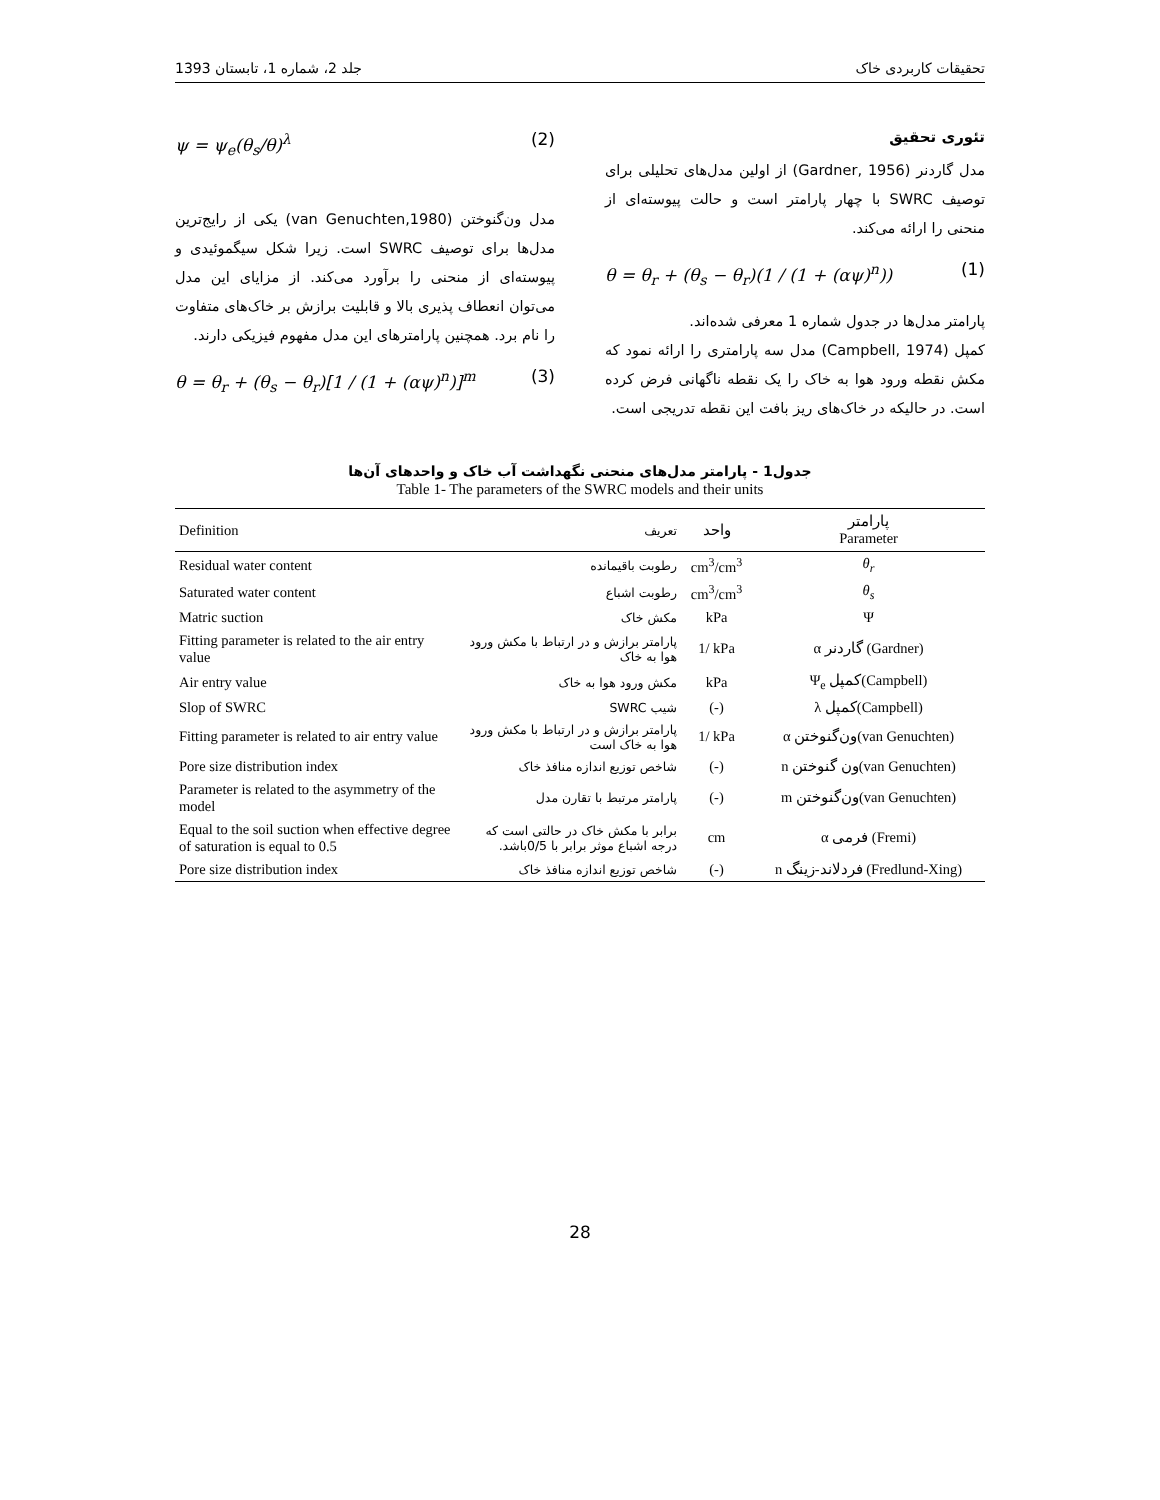جلد 2، شماره 1، تابستان 1393 تحقیقات کاربردی خاک
تئوری تحقیق
مدل گاردنر (Gardner, 1956) از اولین مدل‌های تحلیلی برای توصیف SWRC با چهار پارامتر است و حالت پیوسته‌ای از منحنی را ارائه می‌کند.
θ = θ<sub>r</sub> + (θ<sub>s</sub> − θ<sub>r</sub>)(1 / (1 + (αψ)<sup>n</sup>)) (1)
پارامتر مدل‌ها در جدول شماره 1 معرفی شده‌اند.
کمپل (Campbell, 1974) مدل سه پارامتری را ارائه نمود که مکش نقطه ورود هوا به خاک را یک نقطه ناگهانی فرض کرده است. در حالیکه در خاک‌های ریز بافت این نقطه تدریجی است.
ψ = ψ<sub>e</sub>(θ<sub>s</sub>/θ)<sup>λ</sup> (2)
مدل ون‌گنوختن (van Genuchten,1980) یکی از رایج‌ترین مدل‌ها برای توصیف SWRC است. زیرا شکل سیگموئیدی و پیوسته‌ای از منحنی را برآورد می‌کند. از مزایای این مدل می‌توان انعطاف پذیری بالا و قابلیت برازش بر خاک‌های متفاوت را نام برد. همچنین پارامترهای این مدل مفهوم فیزیکی دارند.
θ = θ<sub>r</sub> + (θ<sub>s</sub> − θ<sub>r</sub>)[1 / (1 + (αψ)<sup>n</sup>)]<sup>m</sup> (3)
جدول1 - پارامتر مدل‌های منحنی نگهداشت آب خاک و واحدهای آن‌ها
Table 1- The parameters of the SWRC models and their units
| Definition | تعریف | واحد | پارامتر Parameter |
| --- | --- | --- | --- |
| Residual water content | رطوبت باقیمانده | cm<sup>3</sup>/cm<sup>3</sup> | θ<sub>r</sub> |
| Saturated water content | رطوبت اشباع | cm<sup>3</sup>/cm<sup>3</sup> | θ<sub>s</sub> |
| Matric suction | مکش خاک | kPa | Ψ |
| Fitting parameter is related to the air entry value | پارامتر برازش و در ارتباط با مکش ورود هوا به خاک | 1/ kPa | α گاردنر (Gardner) |
| Air entry value | مکش ورود هوا به خاک | kPa | Ψ<sub>e</sub> کمپل(Campbell) |
| Slop of SWRC | شیب SWRC | (-) | λ کمپل(Campbell) |
| Fitting parameter is related to air entry value | پارامتر برازش و در ارتباط با مکش ورود هوا به خاک است | 1/ kPa | α ون‌گنوختن(van Genuchten) |
| Pore size distribution index | شاخص توزیع اندازه منافذ خاک | (-) | n ون گنوختن(van Genuchten) |
| Parameter is related to the asymmetry of the model | پارامتر مرتبط با تقارن مدل | (-) | m ون‌گنوختن(van Genuchten) |
| Equal to the soil suction when effective degree of saturation is equal to 0.5 | برابر با مکش خاک در حالتی است که درجه اشباع موثر برابر با 0/5باشد. | cm | α فرمی (Fremi) |
| Pore size distribution index | شاخص توزیع اندازه منافذ خاک | (-) | n فردلاند-زینگ (Fredlund-Xing) |
28